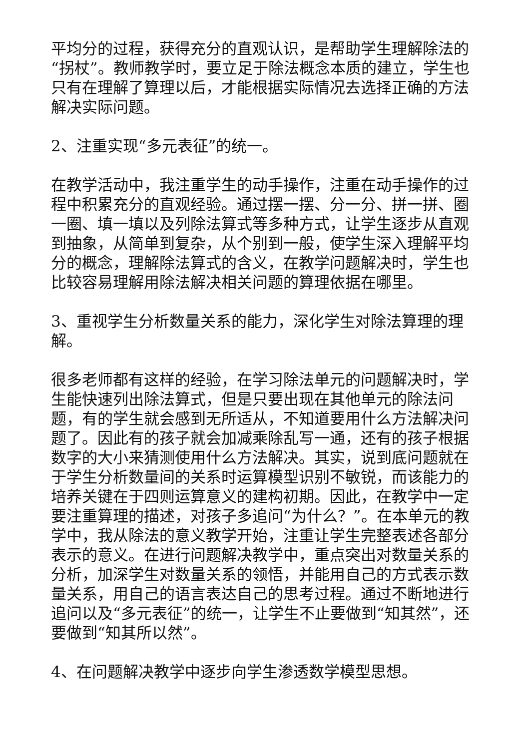平均分的过程，获得充分的直观认识，是帮助学生理解除法的“拐杖”。教师教学时，要立足于除法概念本质的建立，学生也只有在理解了算理以后，才能根据实际情况去选择正确的方法解决实际问题。
2、注重实现“多元表征”的统一。
在教学活动中，我注重学生的动手操作，注重在动手操作的过程中积累充分的直观经验。通过摆一摆、分一分、拼一拼、圈一圈、填一填以及列除法算式等多种方式，让学生逐步从直观到抽象，从简单到复杂，从个别到一般，使学生深入理解平均分的概念，理解除法算式的含义，在教学问题解决时，学生也比较容易理解用除法解决相关问题的算理依据在哪里。
3、重视学生分析数量关系的能力，深化学生对除法算理的理解。
很多老师都有这样的经验，在学习除法单元的问题解决时，学生能快速列出除法算式，但是只要出现在其他单元的除法问题，有的学生就会感到无所适从，不知道要用什么方法解决问题了。因此有的孩子就会加减乘除乱写一通，还有的孩子根据数字的大小来猜测使用什么方法解决。其实，说到底问题就在于学生分析数量间的关系时运算模型识别不敏锐，而该能力的培养关键在于四则运算意义的建构初期。因此，在教学中一定要注重算理的描述，对孩子多追问“为什么？”。在本单元的教学中，我从除法的意义教学开始，注重让学生完整表述各部分表示的意义。在进行问题解决教学中，重点突出对数量关系的分析，加深学生对数量关系的领悟，并能用自己的方式表示数量关系，用自己的语言表达自己的思考过程。通过不断地进行追问以及“多元表征”的统一，让学生不止要做到“知其然”，还要做到“知其所以然”。
4、在问题解决教学中逐步向学生渗透数学模型思想。